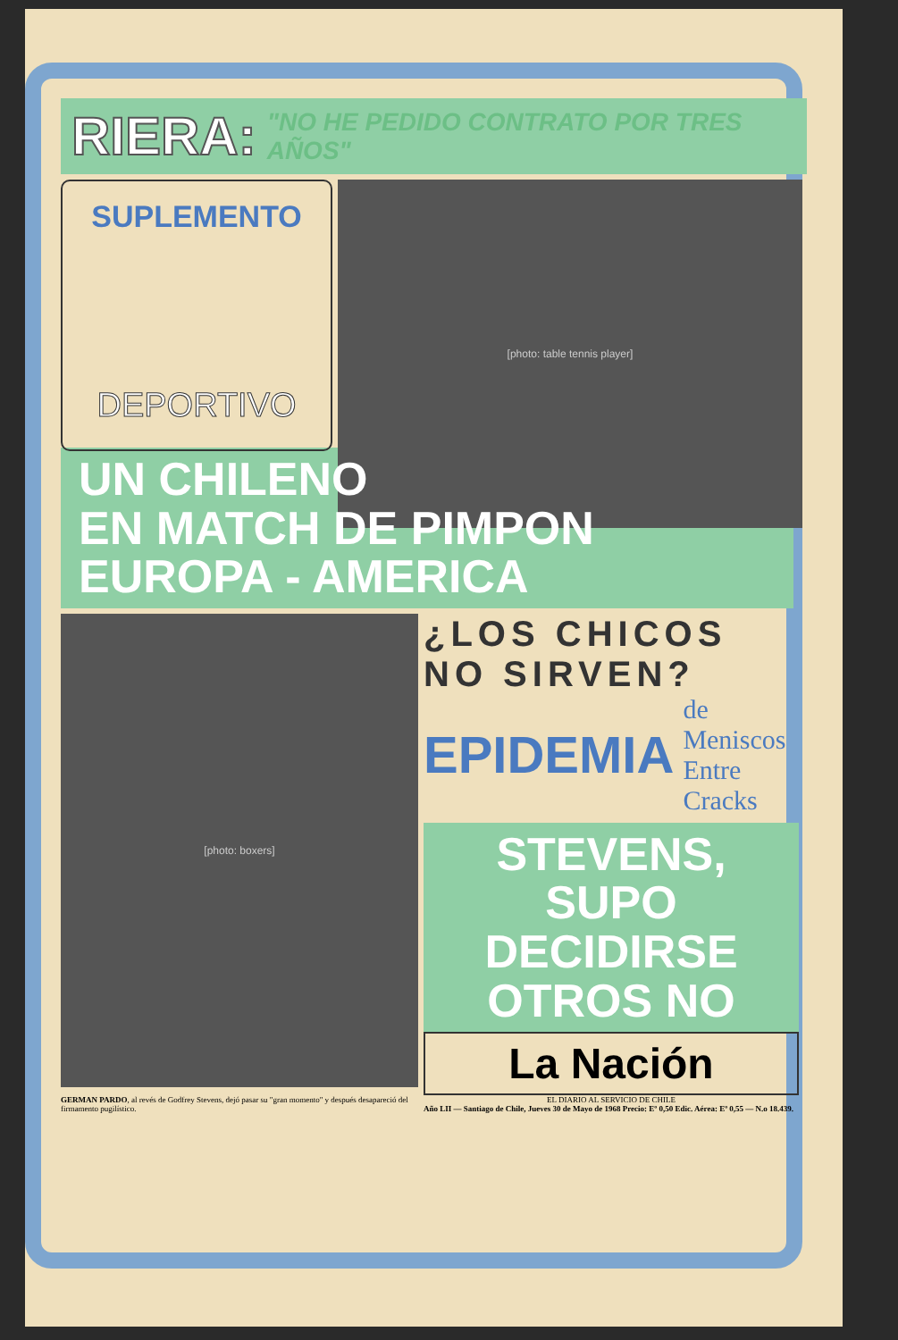RIERA: "NO HE PEDIDO CONTRATO POR TRES AÑOS"
SUPLEMENTO
DEPORTIVO
[photo: table tennis player]
UN CHILENO
EN MATCH DE PIMPON
EUROPA - AMERICA
[photo: boxers]
GERMAN PARDO, al revés de Godfrey Stevens, dejó pasar su "gran momento" y después desapareció del firmamento pugilístico.
¿LOS CHICOS NO SIRVEN?
EPIDEMIA de Meniscos
Entre Cracks
STEVENS, SUPO DECIDIRSE OTROS NO
La Nación
EL DIARIO AL SERVICIO DE CHILE
Año LII — Santiago de Chile, Jueves 30 de Mayo de 1968 Precio: Eº 0,50 Edic. Aérea: Eº 0,55 — N.o 18.439.